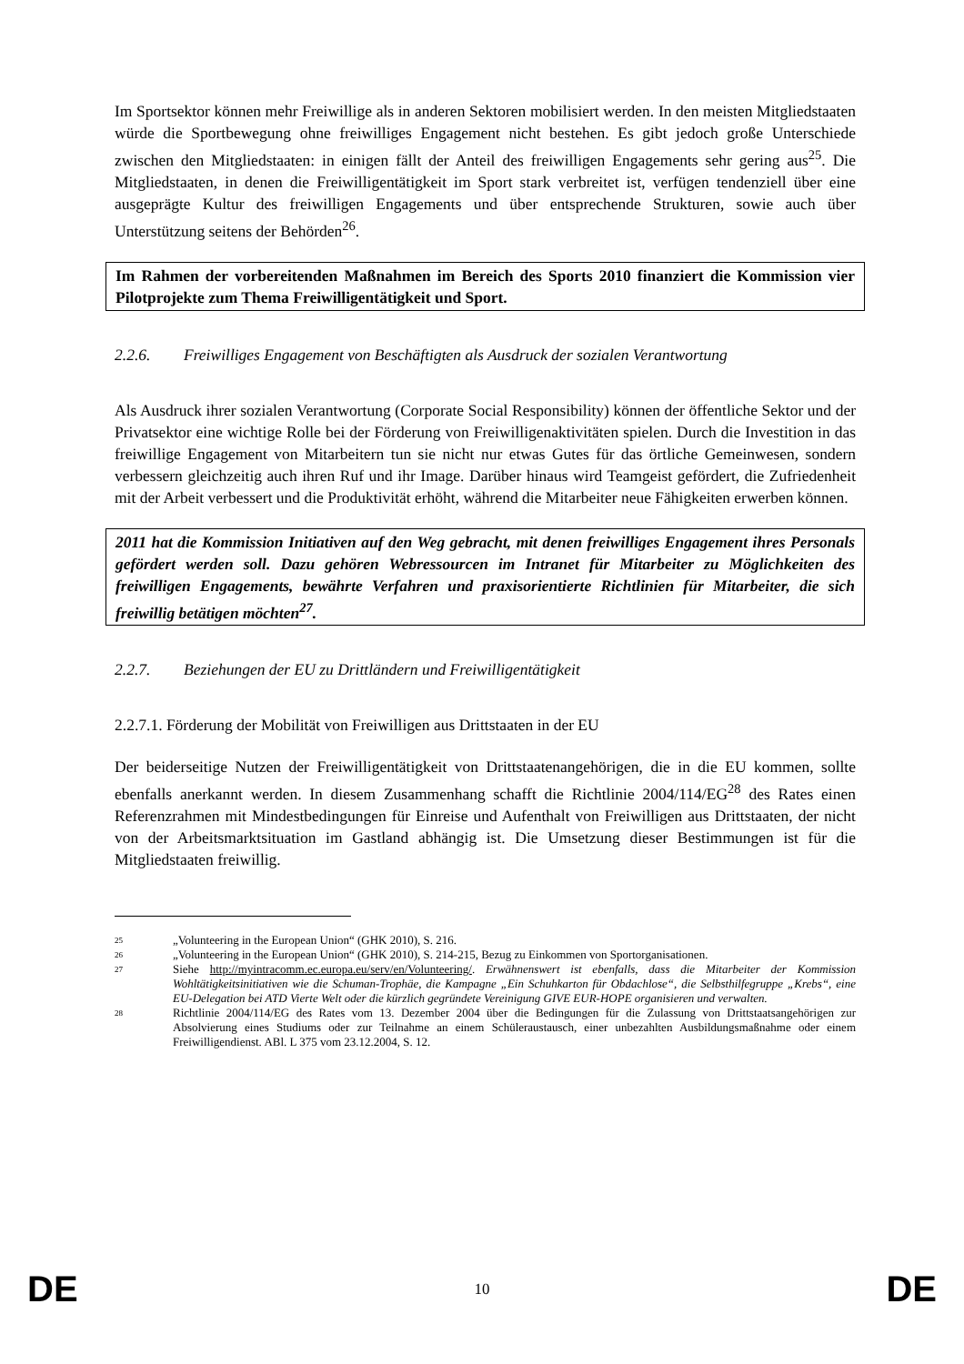Im Sportsektor können mehr Freiwillige als in anderen Sektoren mobilisiert werden. In den meisten Mitgliedstaaten würde die Sportbewegung ohne freiwilliges Engagement nicht bestehen. Es gibt jedoch große Unterschiede zwischen den Mitgliedstaaten: in einigen fällt der Anteil des freiwilligen Engagements sehr gering aus<sup>25</sup>. Die Mitgliedstaaten, in denen die Freiwilligentätigkeit im Sport stark verbreitet ist, verfügen tendenziell über eine ausgeprägte Kultur des freiwilligen Engagements und über entsprechende Strukturen, sowie auch über Unterstützung seitens der Behörden<sup>26</sup>.
Im Rahmen der vorbereitenden Maßnahmen im Bereich des Sports 2010 finanziert die Kommission vier Pilotprojekte zum Thema Freiwilligentätigkeit und Sport.
2.2.6. Freiwilliges Engagement von Beschäftigten als Ausdruck der sozialen Verantwortung
Als Ausdruck ihrer sozialen Verantwortung (Corporate Social Responsibility) können der öffentliche Sektor und der Privatsektor eine wichtige Rolle bei der Förderung von Freiwilligenaktivitäten spielen. Durch die Investition in das freiwillige Engagement von Mitarbeitern tun sie nicht nur etwas Gutes für das örtliche Gemeinwesen, sondern verbessern gleichzeitig auch ihren Ruf und ihr Image. Darüber hinaus wird Teamgeist gefördert, die Zufriedenheit mit der Arbeit verbessert und die Produktivität erhöht, während die Mitarbeiter neue Fähigkeiten erwerben können.
2011 hat die Kommission Initiativen auf den Weg gebracht, mit denen freiwilliges Engagement ihres Personals gefördert werden soll. Dazu gehören Webressourcen im Intranet für Mitarbeiter zu Möglichkeiten des freiwilligen Engagements, bewährte Verfahren und praxisorientierte Richtlinien für Mitarbeiter, die sich freiwillig betätigen möchten<sup>27</sup>.
2.2.7. Beziehungen der EU zu Drittländern und Freiwilligentätigkeit
2.2.7.1. Förderung der Mobilität von Freiwilligen aus Drittstaaten in der EU
Der beiderseitige Nutzen der Freiwilligentätigkeit von Drittstaatenangehörigen, die in die EU kommen, sollte ebenfalls anerkannt werden. In diesem Zusammenhang schafft die Richtlinie 2004/114/EG<sup>28</sup> des Rates einen Referenzrahmen mit Mindestbedingungen für Einreise und Aufenthalt von Freiwilligen aus Drittstaaten, der nicht von der Arbeitsmarktsituation im Gastland abhängig ist. Die Umsetzung dieser Bestimmungen ist für die Mitgliedstaaten freiwillig.
25 „Volunteering in the European Union“ (GHK 2010), S. 216.
26 „Volunteering in the European Union“ (GHK 2010), S. 214-215, Bezug zu Einkommen von Sportorganisationen.
27 Siehe http://myintracomm.ec.europa.eu/serv/en/Volunteering/. Erwähnenswert ist ebenfalls, dass die Mitarbeiter der Kommission Wohltätigkeitsinitiativen wie die Schuman-Trophäe, die Kampagne „Ein Schuhkarton für Obdachlose“, die Selbsthilfegruppe „Krebs“, eine EU-Delegation bei ATD Vierte Welt oder die kürzlich gegründete Vereinigung GIVE EUR-HOPE organisieren und verwalten.
28 Richtlinie 2004/114/EG des Rates vom 13. Dezember 2004 über die Bedingungen für die Zulassung von Drittstaatsangehörigen zur Absolvierung eines Studiums oder zur Teilnahme an einem Schüleraustausch, einer unbezahlten Ausbildungsmaßnahme oder einem Freiwilligendienst. ABl. L 375 vom 23.12.2004, S. 12.
DE 10 DE